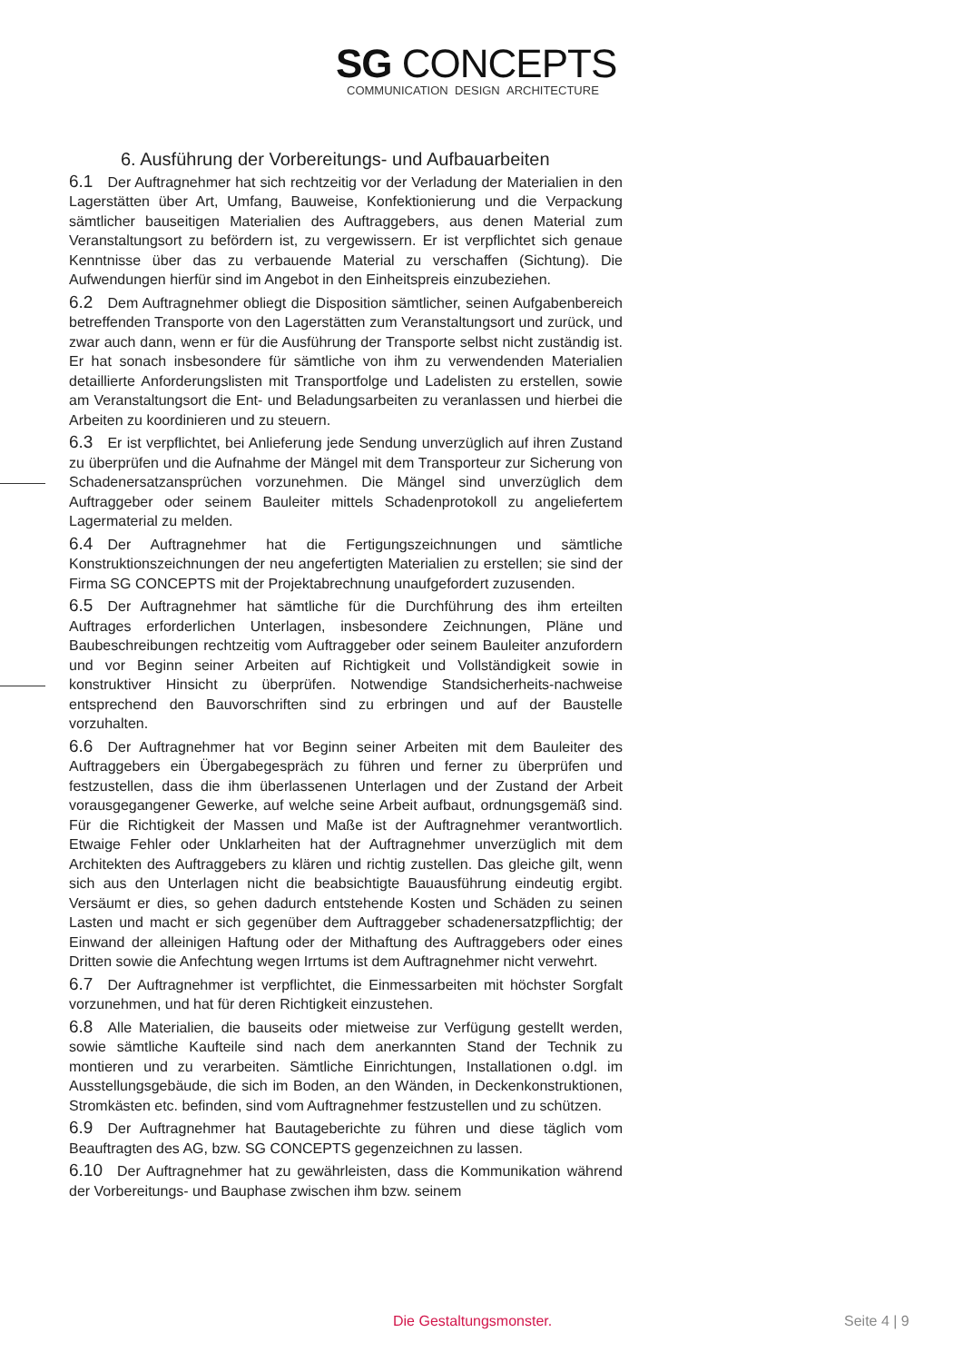SG CONCEPTS
COMMUNICATION DESIGN ARCHITECTURE
6. Ausführung der Vorbereitungs- und Aufbauarbeiten
6.1 Der Auftragnehmer hat sich rechtzeitig vor der Verladung der Materialien in den Lagerstätten über Art, Umfang, Bauweise, Konfektionierung und die Verpackung sämtlicher bauseitigen Materialien des Auftraggebers, aus denen Material zum Veranstaltungsort zu befördern ist, zu vergewissern. Er ist verpflichtet sich genaue Kenntnisse über das zu verbauende Material zu verschaffen (Sichtung). Die Aufwendungen hierfür sind im Angebot in den Einheitspreis einzubeziehen.
6.2 Dem Auftragnehmer obliegt die Disposition sämtlicher, seinen Aufgabenbereich betreffenden Transporte von den Lagerstätten zum Veranstaltungsort und zurück, und zwar auch dann, wenn er für die Ausführung der Transporte selbst nicht zuständig ist. Er hat sonach insbesondere für sämtliche von ihm zu verwendenden Materialien detaillierte Anforderungslisten mit Transportfolge und Ladelisten zu erstellen, sowie am Veranstaltungsort die Ent- und Beladungsarbeiten zu veranlassen und hierbei die Arbeiten zu koordinieren und zu steuern.
6.3 Er ist verpflichtet, bei Anlieferung jede Sendung unverzüglich auf ihren Zustand zu überprüfen und die Aufnahme der Mängel mit dem Transporteur zur Sicherung von Schadenersatzansprüchen vorzunehmen. Die Mängel sind unverzüglich dem Auftraggeber oder seinem Bauleiter mittels Schadenprotokoll zu angeliefertem Lagermaterial zu melden.
6.4 Der Auftragnehmer hat die Fertigungszeichnungen und sämtliche Konstruktionszeichnungen der neu angefertigten Materialien zu erstellen; sie sind der Firma SG CONCEPTS mit der Projektabrechnung unaufgefordert zuzusenden.
6.5 Der Auftragnehmer hat sämtliche für die Durchführung des ihm erteilten Auftrages erforderlichen Unterlagen, insbesondere Zeichnungen, Pläne und Baubeschreibungen rechtzeitig vom Auftraggeber oder seinem Bauleiter anzufordern und vor Beginn seiner Arbeiten auf Richtigkeit und Vollständigkeit sowie in konstruktiver Hinsicht zu überprüfen. Notwendige Standsicherheits-nachweise entsprechend den Bauvorschriften sind zu erbringen und auf der Baustelle vorzuhalten.
6.6 Der Auftragnehmer hat vor Beginn seiner Arbeiten mit dem Bauleiter des Auftraggebers ein Übergabegespräch zu führen und ferner zu überprüfen und festzustellen, dass die ihm überlassenen Unterlagen und der Zustand der Arbeit vorausgegangener Gewerke, auf welche seine Arbeit aufbaut, ordnungsgemäß sind. Für die Richtigkeit der Massen und Maße ist der Auftragnehmer verantwortlich. Etwaige Fehler oder Unklarheiten hat der Auftragnehmer unverzüglich mit dem Architekten des Auftraggebers zu klären und richtig zustellen. Das gleiche gilt, wenn sich aus den Unterlagen nicht die beabsichtigte Bauausführung eindeutig ergibt. Versäumt er dies, so gehen dadurch entstehende Kosten und Schäden zu seinen Lasten und macht er sich gegenüber dem Auftraggeber schadenersatzpflichtig; der Einwand der alleinigen Haftung oder der Mithaftung des Auftraggebers oder eines Dritten sowie die Anfechtung wegen Irrtums ist dem Auftragnehmer nicht verwehrt.
6.7 Der Auftragnehmer ist verpflichtet, die Einmessarbeiten mit höchster Sorgfalt vorzunehmen, und hat für deren Richtigkeit einzustehen.
6.8 Alle Materialien, die bauseits oder mietweise zur Verfügung gestellt werden, sowie sämtliche Kaufteile sind nach dem anerkannten Stand der Technik zu montieren und zu verarbeiten. Sämtliche Einrichtungen, Installationen o.dgl. im Ausstellungsgebäude, die sich im Boden, an den Wänden, in Deckenkonstruktionen, Stromkästen etc. befinden, sind vom Auftragnehmer festzustellen und zu schützen.
6.9 Der Auftragnehmer hat Bautageberichte zu führen und diese täglich vom Beauftragten des AG, bzw. SG CONCEPTS gegenzeichnen zu lassen.
6.10 Der Auftragnehmer hat zu gewährleisten, dass die Kommunikation während der Vorbereitungs- und Bauphase zwischen ihm bzw. seinem
Die Gestaltungsmonster. Seite 4 | 9